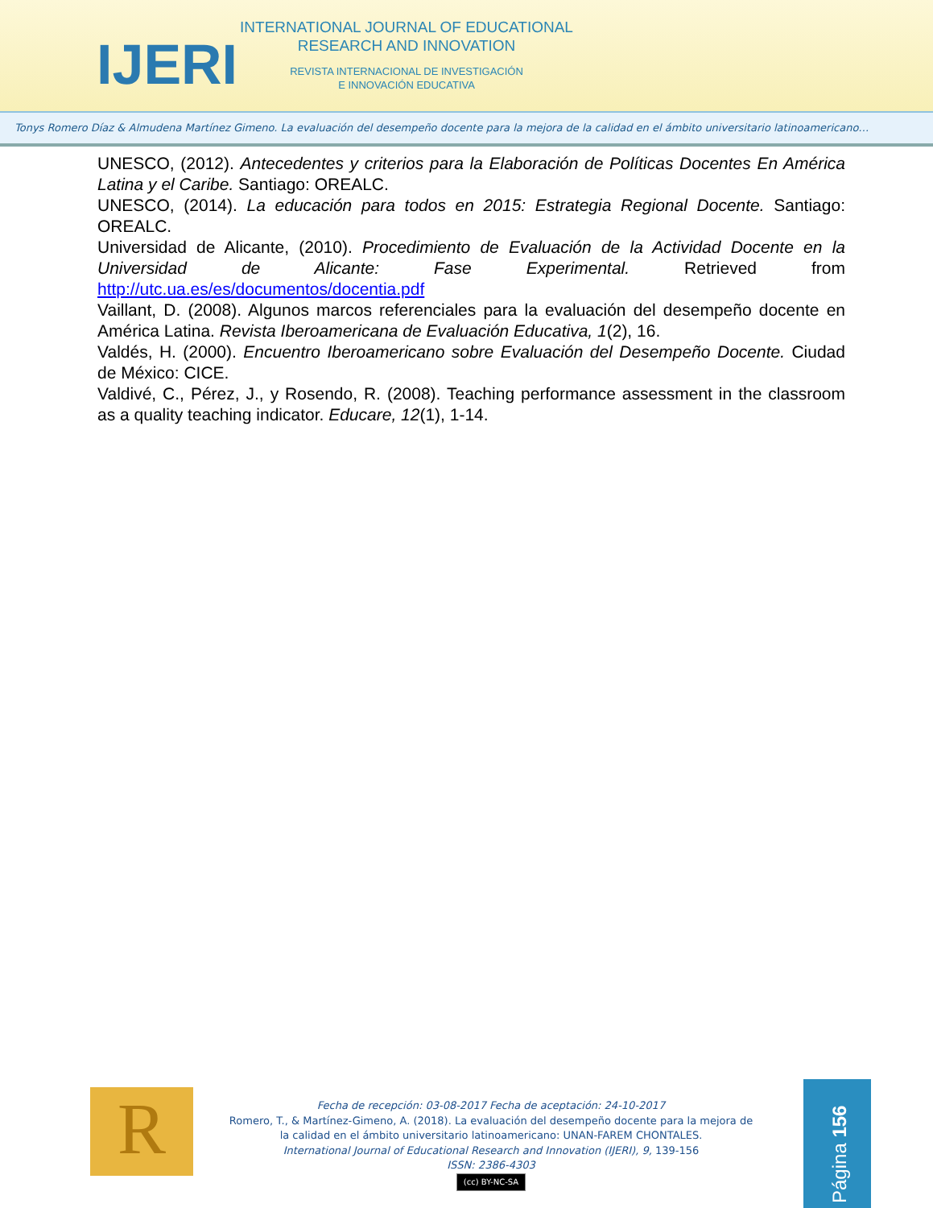IJERI
INTERNATIONAL JOURNAL OF EDUCATIONAL
RESEARCH AND INNOVATION
REVISTA INTERNACIONAL DE INVESTIGACIÓN
E INNOVACIÓN EDUCATIVA
Tonys Romero Díaz & Almudena Martínez Gimeno. La evaluación del desempeño docente para la mejora de la calidad en el ámbito universitario latinoamericano…
UNESCO, (2012). Antecedentes y criterios para la Elaboración de Políticas Docentes En América Latina y el Caribe. Santiago: OREALC.
UNESCO, (2014). La educación para todos en 2015: Estrategia Regional Docente. Santiago: OREALC.
Universidad de Alicante, (2010). Procedimiento de Evaluación de la Actividad Docente en la Universidad de Alicante: Fase Experimental. Retrieved from http://utc.ua.es/es/documentos/docentia.pdf
Vaillant, D. (2008). Algunos marcos referenciales para la evaluación del desempeño docente en América Latina. Revista Iberoamericana de Evaluación Educativa, 1(2), 16.
Valdés, H. (2000). Encuentro Iberoamericano sobre Evaluación del Desempeño Docente. Ciudad de México: CICE.
Valdivé, C., Pérez, J., y Rosendo, R. (2008). Teaching performance assessment in the classroom as a quality teaching indicator. Educare, 12(1), 1-14.
R
Fecha de recepción: 03-08-2017 Fecha de aceptación: 24-10-2017
Romero, T., & Martínez-Gimeno, A. (2018). La evaluación del desempeño docente para la mejora de la calidad en el ámbito universitario latinoamericano: UNAN-FAREM CHONTALES.
International Journal of Educational Research and Innovation (IJERI), 9, 139-156
ISSN: 2386-4303
(cc) BY-NC-SA
Página 156